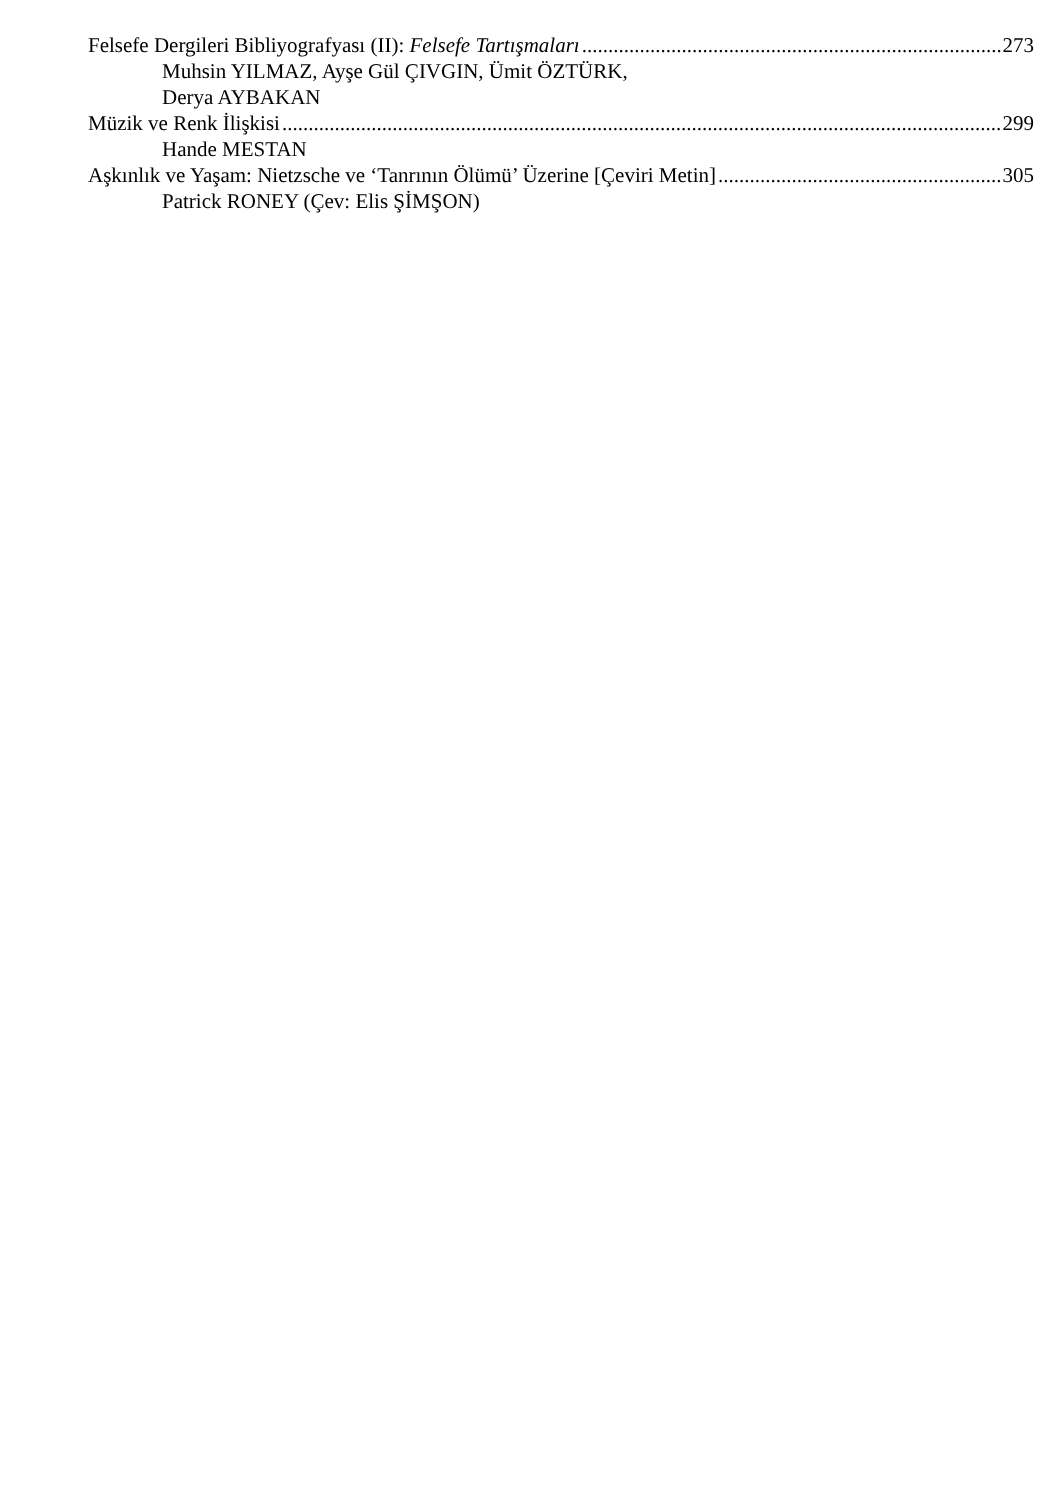Felsefe Dergileri Bibliyografyası (II): Felsefe Tartışmaları 273
Muhsin YILMAZ, Ayşe Gül ÇIVGIN, Ümit ÖZTÜRK,
Derya AYBAKAN
Müzik ve Renk İlişkisi 299
Hande MESTAN
Aşkınlık ve Yaşam: Nietzsche ve ‘Tanrının Ölümü’ Üzerine [Çeviri Metin] 305
Patrick RONEY (Çev: Elis ŞİMŞON)